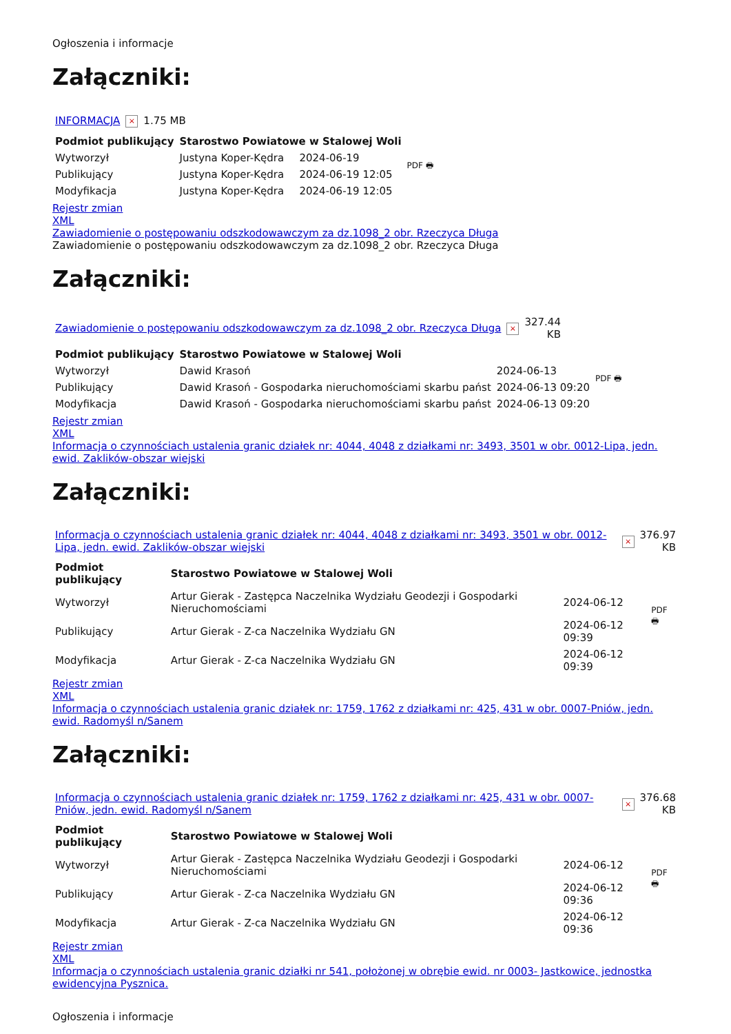Ogłoszenia i informacje
Załączniki:
| INFORMACJA | × | 1.75 MB |
| Podmiot publikujący | Starostwo Powiatowe w Stalowej Woli | | PDF 🖶 |
| Wytworzył | Justyna Koper-Kędra | 2024-06-19 | |
| Publikujący | Justyna Koper-Kędra | 2024-06-19 12:05 | |
| Modyfikacja | Justyna Koper-Kędra | 2024-06-19 12:05 | |
Rejestr zmian
XML
Zawiadomienie o postępowaniu odszkodowawczym za dz.1098_2 obr. Rzeczyca Długa
Zawiadomienie o postępowaniu odszkodowawczym za dz.1098_2 obr. Rzeczyca Długa
Załączniki:
| Zawiadomienie o postępowaniu odszkodowawczym za dz.1098_2 obr. Rzeczyca Długa | × | 327.44 KB |
| Podmiot publikujący | Starostwo Powiatowe w Stalowej Woli | | PDF 🖶 |
| Wytworzył | Dawid Krasoń | 2024-06-13 | |
| Publikujący | Dawid Krasoń - Gospodarka nieruchomościami skarbu państ | 2024-06-13 09:20 | |
| Modyfikacja | Dawid Krasoń - Gospodarka nieruchomościami skarbu państ | 2024-06-13 09:20 | |
Rejestr zmian
XML
Informacja o czynnościach ustalenia granic działek nr: 4044, 4048 z działkami nr: 3493, 3501 w obr. 0012-Lipa, jedn. ewid. Zaklików-obszar wiejski
Załączniki:
| Informacja o czynnościach ustalenia granic działek nr: 4044, 4048 z działkami nr: 3493, 3501 w obr. 0012-Lipa, jedn. ewid. Zaklików-obszar wiejski | × | 376.97 KB |
| Podmiot publikujący | Starostwo Powiatowe w Stalowej Woli | | PDF 🖶 |
| Wytworzył | Artur Gierak - Zastępca Naczelnika Wydziału Geodezji i Gospodarki Nieruchomościami | 2024-06-12 | |
| Publikujący | Artur Gierak - Z-ca Naczelnika Wydziału GN | 2024-06-12 09:39 | |
| Modyfikacja | Artur Gierak - Z-ca Naczelnika Wydziału GN | 2024-06-12 09:39 | |
Rejestr zmian
XML
Informacja o czynnościach ustalenia granic działek nr: 1759, 1762 z działkami nr: 425, 431 w obr. 0007-Pniów, jedn. ewid. Radomyśl n/Sanem
Załączniki:
| Informacja o czynnościach ustalenia granic działek nr: 1759, 1762 z działkami nr: 425, 431 w obr. 0007-Pniów, jedn. ewid. Radomyśl n/Sanem | × | 376.68 KB |
| Podmiot publikujący | Starostwo Powiatowe w Stalowej Woli | | PDF 🖶 |
| Wytworzył | Artur Gierak - Zastępca Naczelnika Wydziału Geodezji i Gospodarki Nieruchomościami | 2024-06-12 | |
| Publikujący | Artur Gierak - Z-ca Naczelnika Wydziału GN | 2024-06-12 09:36 | |
| Modyfikacja | Artur Gierak - Z-ca Naczelnika Wydziału GN | 2024-06-12 09:36 | |
Rejestr zmian
XML
Informacja o czynnościach ustalenia granic działki nr 541, położonej w obrębie ewid. nr 0003- Jastkowice, jednostka ewidencyjna Pysznica.
Ogłoszenia i informacje